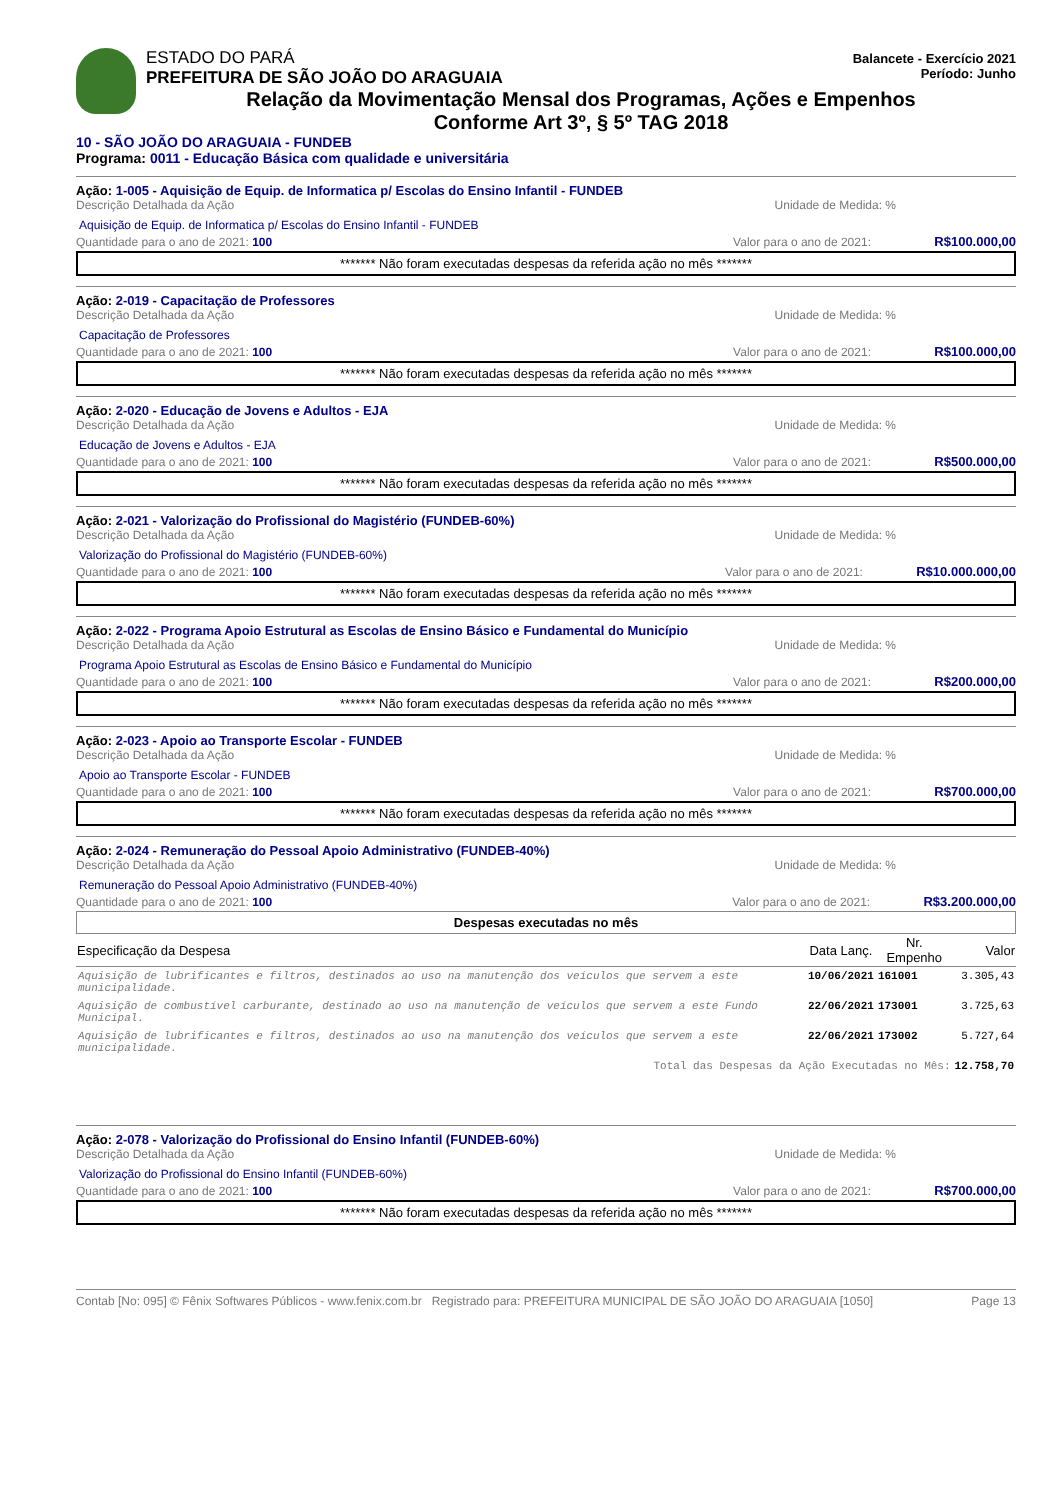ESTADO DO PARÁ
PREFEITURA DE SÃO JOÃO DO ARAGUAIA
Balancete - Exercício 2021
Período: Junho
Relação da Movimentação Mensal dos Programas, Ações e Empenhos
Conforme Art 3º, § 5º TAG 2018
10 - SÃO JOÃO DO ARAGUAIA - FUNDEB
Programa: 0011 - Educação Básica com qualidade e universitária
Ação: 1-005 - Aquisição de Equip. de Informatica p/ Escolas do Ensino Infantil - FUNDEB
Descrição Detalhada da Ação Unidade de Medida: %
Aquisição de Equip. de Informatica p/ Escolas do Ensino Infantil - FUNDEB
Quantidade para o ano de 2021: 100 Valor para o ano de 2021: R$100.000,00
******* Não foram executadas despesas da referida ação no mês *******
Ação: 2-019 - Capacitação de Professores
Descrição Detalhada da Ação Unidade de Medida: %
Capacitação de Professores
Quantidade para o ano de 2021: 100 Valor para o ano de 2021: R$100.000,00
******* Não foram executadas despesas da referida ação no mês *******
Ação: 2-020 - Educação de Jovens e Adultos - EJA
Descrição Detalhada da Ação Unidade de Medida: %
Educação de Jovens e Adultos - EJA
Quantidade para o ano de 2021: 100 Valor para o ano de 2021: R$500.000,00
******* Não foram executadas despesas da referida ação no mês *******
Ação: 2-021 - Valorização do Profissional do Magistério (FUNDEB-60%)
Descrição Detalhada da Ação Unidade de Medida: %
Valorização do Profissional do Magistério (FUNDEB-60%)
Quantidade para o ano de 2021: 100 Valor para o ano de 2021: R$10.000.000,00
******* Não foram executadas despesas da referida ação no mês *******
Ação: 2-022 - Programa Apoio Estrutural as Escolas de Ensino Básico e Fundamental do Município
Descrição Detalhada da Ação Unidade de Medida: %
Programa Apoio Estrutural as Escolas de Ensino Básico e Fundamental do Município
Quantidade para o ano de 2021: 100 Valor para o ano de 2021: R$200.000,00
******* Não foram executadas despesas da referida ação no mês *******
Ação: 2-023 - Apoio ao Transporte Escolar - FUNDEB
Descrição Detalhada da Ação Unidade de Medida: %
Apoio ao Transporte Escolar - FUNDEB
Quantidade para o ano de 2021: 100 Valor para o ano de 2021: R$700.000,00
******* Não foram executadas despesas da referida ação no mês *******
Ação: 2-024 - Remuneração do Pessoal Apoio Administrativo (FUNDEB-40%)
Descrição Detalhada da Ação Unidade de Medida: %
Remuneração do Pessoal Apoio Administrativo (FUNDEB-40%)
Quantidade para o ano de 2021: 100 Valor para o ano de 2021: R$3.200.000,00
Despesas executadas no mês
| Especificação da Despesa | Data Lanç. | Nr. Empenho | Valor |
| --- | --- | --- | --- |
| Aquisição de lubrificantes e filtros, destinados ao uso na manutenção dos veículos que servem a este municipalidade. | 10/06/2021 | 161001 | 3.305,43 |
| Aquisição de combustível carburante, destinado ao uso na manutenção de veículos que servem a este Fundo Municipal. | 22/06/2021 | 173001 | 3.725,63 |
| Aquisição de lubrificantes e filtros, destinados ao uso na manutenção dos veículos que servem a este municipalidade. | 22/06/2021 | 173002 | 5.727,64 |
| Total das Despesas da Ação Executadas no Mês: | | | 12.758,70 |
Ação: 2-078 - Valorização do Profissional do Ensino Infantil (FUNDEB-60%)
Descrição Detalhada da Ação Unidade de Medida: %
Valorização do Profissional do Ensino Infantil (FUNDEB-60%)
Quantidade para o ano de 2021: 100 Valor para o ano de 2021: R$700.000,00
******* Não foram executadas despesas da referida ação no mês *******
Contab [No: 095] © Fênix Softwares Públicos - www.fenix.com.br Registrado para: PREFEITURA MUNICIPAL DE SÃO JOÃO DO ARAGUAIA [1050] Page 13